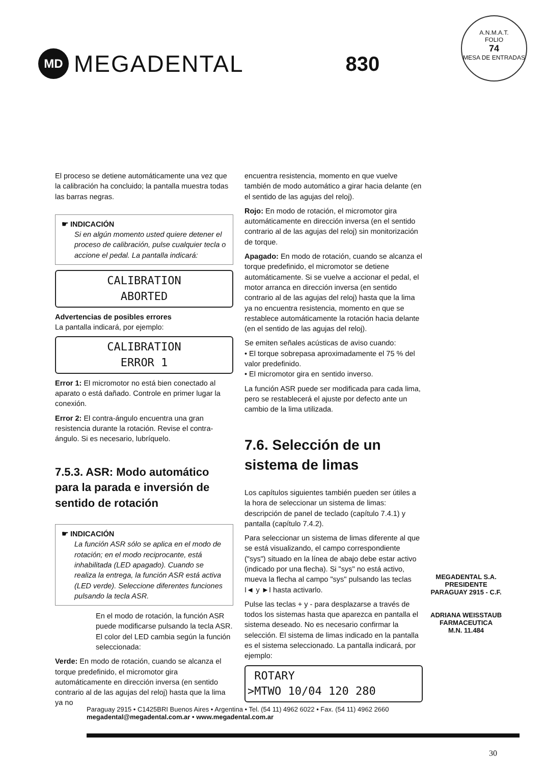MD
MEGADENTAL
830
A.N.M.A.T.
FOLIO
74
MESA DE ENTRADAS
El proceso se detiene automáticamente una vez que la calibración ha concluido; la pantalla muestra todas las barras negras.
☛ INDICACIÓN
Si en algún momento usted quiere detener el proceso de calibración, pulse cualquier tecla o accione el pedal. La pantalla indicará:
CALIBRATION
ABORTED
Advertencias de posibles errores
La pantalla indicará, por ejemplo:
CALIBRATION
ERROR 1
Error 1: El micromotor no está bien conectado al aparato o está dañado. Controle en primer lugar la conexión.
Error 2: El contra-ángulo encuentra una gran resistencia durante la rotación. Revise el contra-ángulo. Si es necesario, lubríquelo.
7.5.3. ASR: Modo automático para la parada e inversión de sentido de rotación
☛ INDICACIÓN
La función ASR sólo se aplica en el modo de rotación; en el modo reciprocante, está inhabilitada (LED apagado). Cuando se realiza la entrega, la función ASR está activa (LED verde). Seleccione diferentes funciones pulsando la tecla ASR.
En el modo de rotación, la función ASR puede modificarse pulsando la tecla ASR. El color del LED cambia según la función seleccionada:
Verde: En modo de rotación, cuando se alcanza el torque predefinido, el micromotor gira automáticamente en dirección inversa (en sentido contrario al de las agujas del reloj) hasta que la lima ya no
encuentra resistencia, momento en que vuelve también de modo automático a girar hacia delante (en el sentido de las agujas del reloj).
Rojo: En modo de rotación, el micromotor gira automáticamente en dirección inversa (en el sentido contrario al de las agujas del reloj) sin monitorización de torque.
Apagado: En modo de rotación, cuando se alcanza el torque predefinido, el micromotor se detiene automáticamente. Si se vuelve a accionar el pedal, el motor arranca en dirección inversa (en sentido contrario al de las agujas del reloj) hasta que la lima ya no encuentra resistencia, momento en que se restablece automáticamente la rotación hacia delante (en el sentido de las agujas del reloj).
Se emiten señales acústicas de aviso cuando:
• El torque sobrepasa aproximadamente el 75 % del valor predefinido.
• El micromotor gira en sentido inverso.
La función ASR puede ser modificada para cada lima, pero se restablecerá el ajuste por defecto ante un cambio de la lima utilizada.
7.6. Selección de un sistema de limas
Los capítulos siguientes también pueden ser útiles a la hora de seleccionar un sistema de limas: descripción de panel de teclado (capítulo 7.4.1) y pantalla (capítulo 7.4.2).
Para seleccionar un sistema de limas diferente al que se está visualizando, el campo correspondiente ("sys") situado en la línea de abajo debe estar activo (indicado por una flecha). Si "sys" no está activo, mueva la flecha al campo "sys" pulsando las teclas I◄ y ►I hasta activarlo.
Pulse las teclas + y - para desplazarse a través de todos los sistemas hasta que aparezca en pantalla el sistema deseado. No es necesario confirmar la selección. El sistema de limas indicado en la pantalla es el sistema seleccionado. La pantalla indicará, por ejemplo:
ROTARY
>MTWO 10/04 120 280
MEGADENTAL S.A.
PRESIDENTE
PARAGUAY 2915 - C.F.
ADRIANA WEISSTAUB
FARMACEUTICA
M.N. 11.484
Paraguay 2915 • C1425BRI Buenos Aires • Argentina • Tel. (54 11) 4962 6022 • Fax. (54 11) 4962 2660
megadental@megadental.com.ar • www.megadental.com.ar
30